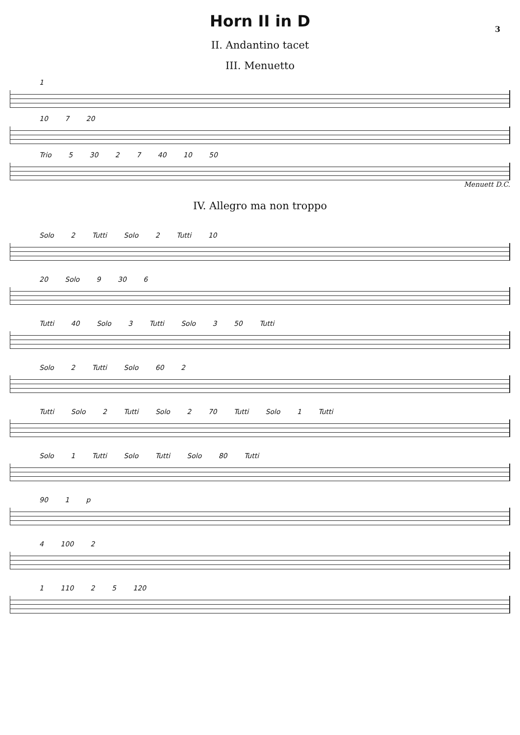Horn II in D
3
II. Andantino tacet
III. Menuetto
1
10 7 20
Trio 5 30 2 7 40 10 50
Menuett D.C.
IV. Allegro ma non troppo
Solo 2 Tutti Solo 2 Tutti 10
20 Solo 9 30 6
Tutti 40 Solo 3 Tutti Solo 3 50 Tutti
Solo 2 Tutti Solo 60 2
Tutti Solo 2 Tutti Solo 2 70 Tutti Solo 1 Tutti
Solo 1 Tutti Solo Tutti Solo 80 Tutti
90 1 p
4 100 2
1 110 2 5 120